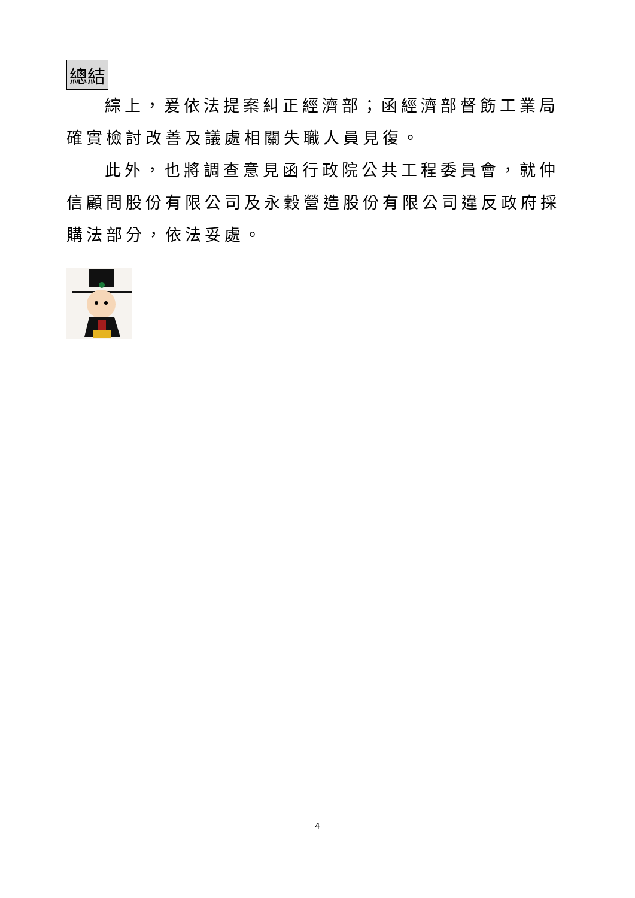總結
綜上，爰依法提案糾正經濟部；函經濟部督飭工業局確實檢討改善及議處相關失職人員見復。
此外，也將調查意見函行政院公共工程委員會，就仲信顧問股份有限公司及永穀營造股份有限公司違反政府採購法部分，依法妥處。
4